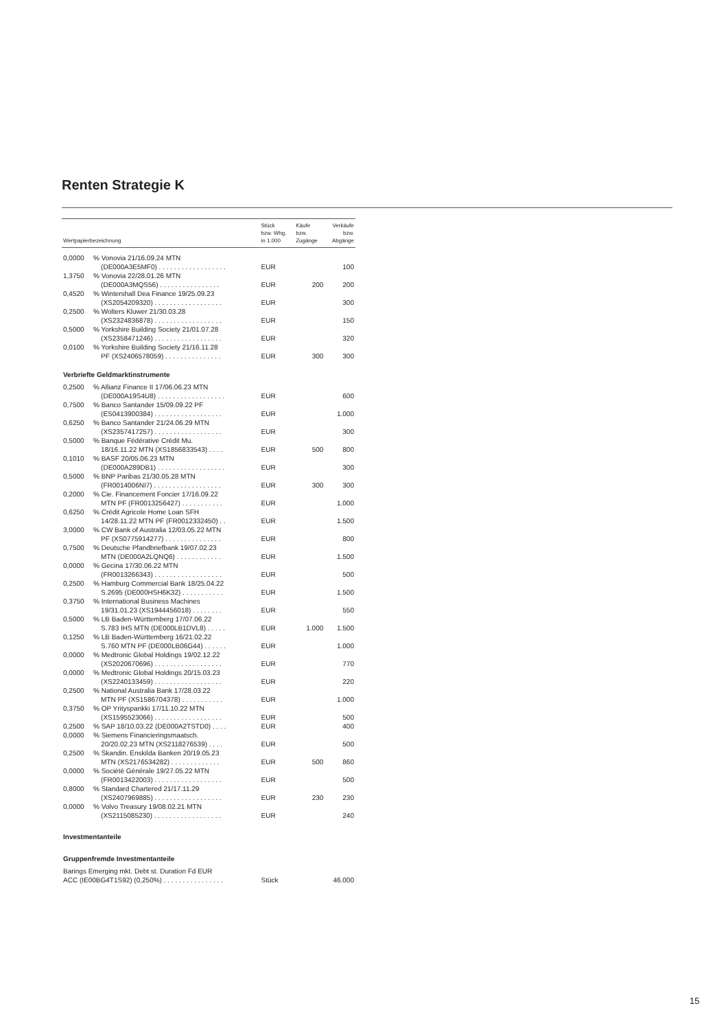Renten Strategie K
| Wertpapierbezeichnung | | Stück bzw. Whg. in 1.000 | Käufe bzw. Zugänge | Verkäufe bzw. Abgänge |
| --- | --- | --- | --- | --- |
| 0,0000 | % Vonovia 21/16.09.24 MTN (DE000A3E5MF0) . . . . . . . . . . . . . . . . . . | EUR | | 100 |
| 1,3750 | % Vonovia 22/28.01.26 MTN (DE000A3MQS56) . . . . . . . . . . . . . . . . | EUR | 200 | 200 |
| 0,4520 | % Wintershall Dea Finance 19/25.09.23 (XS2054209320) . . . . . . . . . . . . . . . . . . | EUR | | 300 |
| 0,2500 | % Wolters Kluwer 21/30.03.28 (XS2324836878) . . . . . . . . . . . . . . . . . . | EUR | | 150 |
| 0,5000 | % Yorkshire Building Society 21/01.07.28 (XS2358471246) . . . . . . . . . . . . . . . . . . | EUR | | 320 |
| 0,0100 | % Yorkshire Building Society 21/16.11.28 PF (XS2406578059) . . . . . . . . . . . . . . . | EUR | 300 | 300 |
| Verbriefte Geldmarktinstrumente | | | | |
| 0,2500 | % Allianz Finance II 17/06.06.23 MTN (DE000A19S4U8) . . . . . . . . . . . . . . . . . . | EUR | | 600 |
| 0,7500 | % Banco Santander 15/09.09.22 PF (ES0413900384) . . . . . . . . . . . . . . . . . . | EUR | | 1.000 |
| 0,6250 | % Banco Santander 21/24.06.29 MTN (XS2357417257) . . . . . . . . . . . . . . . . . . | EUR | | 300 |
| 0,5000 | % Banque Fédérative Crédit Mu. 18/16.11.22 MTN (XS1856833543) . . . . | EUR | 500 | 800 |
| 0,1010 | % BASF 20/05.06.23 MTN (DE000A289DB1) . . . . . . . . . . . . . . . . . . | EUR | | 300 |
| 0,5000 | % BNP Paribas 21/30.05.28 MTN (FR0014006NI7) . . . . . . . . . . . . . . . . . . | EUR | 300 | 300 |
| 0,2000 | % Cie. Financement Foncier 17/16.09.22 MTN PF (FR0013256427) . . . . . . . . . . . | EUR | | 1.000 |
| 0,6250 | % Crédit Agricole Home Loan SFH 14/28.11.22 MTN PF (FR0012332450) . . | EUR | | 1.500 |
| 3,0000 | % CW Bank of Australia 12/03.05.22 MTN PF (XS0775914277) . . . . . . . . . . . . . . . | EUR | | 800 |
| 0,7500 | % Deutsche Pfandbriefbank 19/07.02.23 MTN (DE000A2LQNQ6) . . . . . . . . . . . . | EUR | | 1.500 |
| 0,0000 | % Gecina 17/30.06.22 MTN (FR0013266343) . . . . . . . . . . . . . . . . . . | EUR | | 500 |
| 0,2500 | % Hamburg Commercial Bank 18/25.04.22 S.2695 (DE000HSH6K32) . . . . . . . . . . . | EUR | | 1.500 |
| 0,3750 | % International Business Machines 19/31.01.23 (XS1944456018) . . . . . . . . | EUR | | 550 |
| 0,5000 | % LB Baden-Württemberg 17/07.06.22 S.783 IHS MTN (DE000LB1DVL8) . . . . . | EUR | 1.000 | 1.500 |
| 0,1250 | % LB Baden-Württemberg 16/21.02.22 S.760 MTN PF (DE000LB06G44) . . . . . . | EUR | | 1.000 |
| 0,0000 | % Medtronic Global Holdings 19/02.12.22 (XS2020670696) . . . . . . . . . . . . . . . . . . | EUR | | 770 |
| 0,0000 | % Medtronic Global Holdings 20/15.03.23 (XS2240133459) . . . . . . . . . . . . . . . . . . | EUR | | 220 |
| 0,2500 | % National Australia Bank 17/28.03.22 MTN PF (XS1586704378) . . . . . . . . . . . | EUR | | 1.000 |
| 0,3750 | % OP Yrityspankki 17/11.10.22 MTN (XS1595523066) . . . . . . . . . . . . . . . . . . | EUR | | 500 |
| 0,2500 | % SAP 18/10.03.22 (DE000A2TSTD0) . . . . | EUR | | 400 |
| 0,0000 | % Siemens Financieringsmaatsch. 20/20.02.23 MTN (XS2118276539) . . . . | EUR | | 500 |
| 0,2500 | % Skandin. Enskilda Banken 20/19.05.23 MTN (XS2176534282) . . . . . . . . . . . . . | EUR | 500 | 860 |
| 0,0000 | % Société Générale 19/27.05.22 MTN (FR0013422003) . . . . . . . . . . . . . . . . . . | EUR | | 500 |
| 0,8000 | % Standard Chartered 21/17.11.29 (XS2407969885) . . . . . . . . . . . . . . . . . . | EUR | 230 | 230 |
| 0,0000 | % Volvo Treasury 19/08.02.21 MTN (XS2115085230) . . . . . . . . . . . . . . . . . . | EUR | | 240 |
| Investmentanteile | | | | |
| Gruppenfremde Investmentanteile | | | | |
| Barings Emerging mkt. Debt st. Duration Fd EUR ACC (IE00BG4T1S92) (0,250%) . . . . . . . . . . . . . . . . | | Stück | | 46.000 |
15